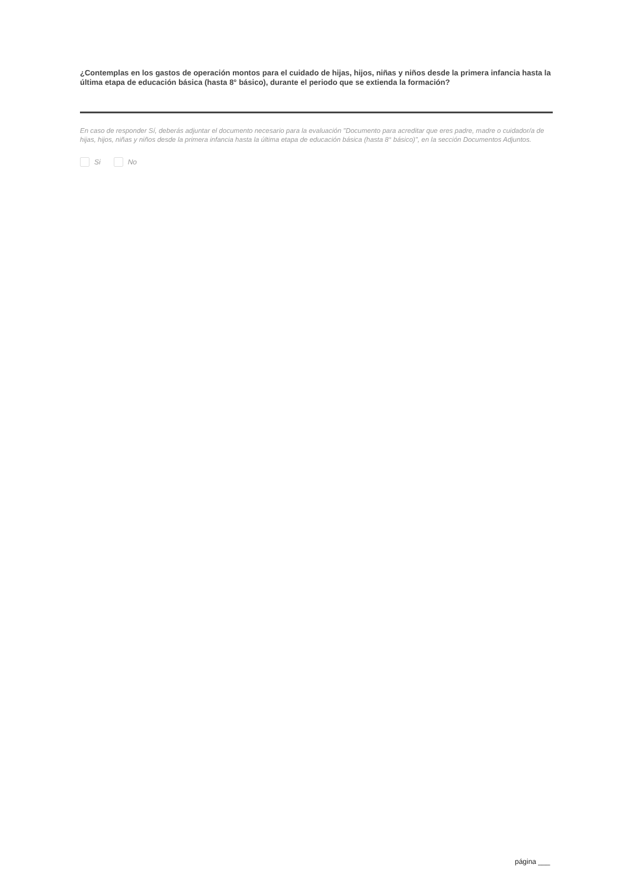¿Contemplas en los gastos de operación montos para el cuidado de hijas, hijos, niñas y niños desde la primera infancia hasta la última etapa de educación básica (hasta 8° básico), durante el periodo que se extienda la formación?
En caso de responder Sí, deberás adjuntar el documento necesario para la evaluación "Documento para acreditar que eres padre, madre o cuidador/a de hijas, hijos, niñas y niños desde la primera infancia hasta la última etapa de educación básica (hasta 8° básico)", en la sección Documentos Adjuntos.
Si No
página ___